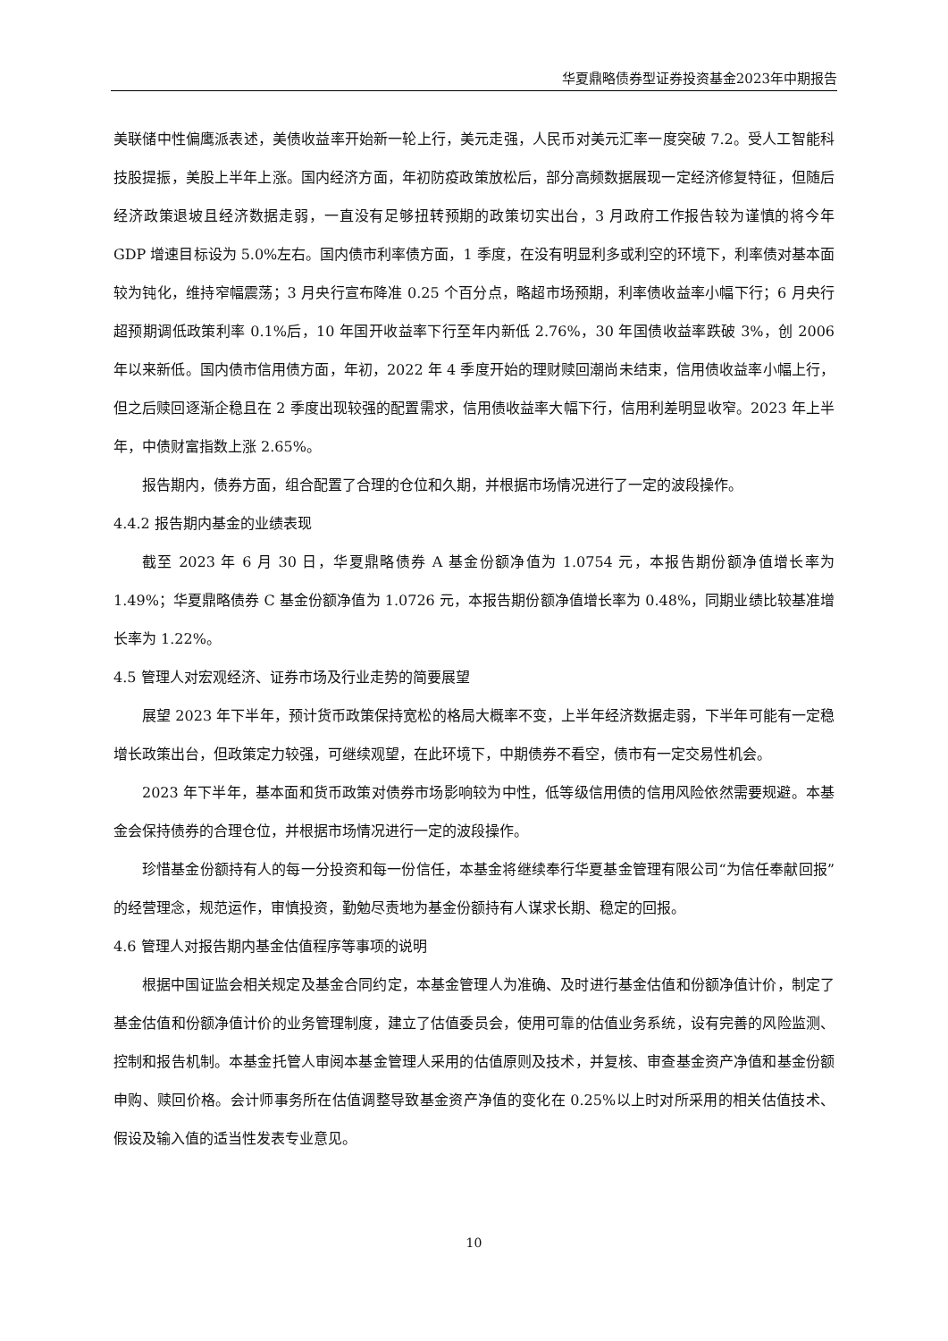华夏鼎略债券型证券投资基金2023年中期报告
美联储中性偏鹰派表述，美债收益率开始新一轮上行，美元走强，人民币对美元汇率一度突破 7.2。受人工智能科技股提振，美股上半年上涨。国内经济方面，年初防疫政策放松后，部分高频数据展现一定经济修复特征，但随后经济政策退坡且经济数据走弱，一直没有足够扭转预期的政策切实出台，3 月政府工作报告较为谨慎的将今年 GDP 增速目标设为 5.0%左右。国内债市利率债方面，1 季度，在没有明显利多或利空的环境下，利率债对基本面较为钝化，维持窄幅震荡；3 月央行宣布降准 0.25 个百分点，略超市场预期，利率债收益率小幅下行；6 月央行超预期调低政策利率 0.1%后，10 年国开收益率下行至年内新低 2.76%，30 年国债收益率跌破 3%，创 2006 年以来新低。国内债市信用债方面，年初，2022 年 4 季度开始的理财赎回潮尚未结束，信用债收益率小幅上行，但之后赎回逐渐企稳且在 2 季度出现较强的配置需求，信用债收益率大幅下行，信用利差明显收窄。2023 年上半年，中债财富指数上涨 2.65%。
报告期内，债券方面，组合配置了合理的仓位和久期，并根据市场情况进行了一定的波段操作。
4.4.2 报告期内基金的业绩表现
截至 2023 年 6 月 30 日，华夏鼎略债券 A 基金份额净值为 1.0754 元，本报告期份额净值增长率为 1.49%；华夏鼎略债券 C 基金份额净值为 1.0726 元，本报告期份额净值增长率为 0.48%，同期业绩比较基准增长率为 1.22%。
4.5 管理人对宏观经济、证券市场及行业走势的简要展望
展望 2023 年下半年，预计货币政策保持宽松的格局大概率不变，上半年经济数据走弱，下半年可能有一定稳增长政策出台，但政策定力较强，可继续观望，在此环境下，中期债券不看空，债市有一定交易性机会。
2023 年下半年，基本面和货币政策对债券市场影响较为中性，低等级信用债的信用风险依然需要规避。本基金会保持债券的合理仓位，并根据市场情况进行一定的波段操作。
珍惜基金份额持有人的每一分投资和每一份信任，本基金将继续奉行华夏基金管理有限公司“为信任奉献回报”的经营理念，规范运作，审慎投资，勤勉尽责地为基金份额持有人谋求长期、稳定的回报。
4.6 管理人对报告期内基金估值程序等事项的说明
根据中国证监会相关规定及基金合同约定，本基金管理人为准确、及时进行基金估值和份额净值计价，制定了基金估值和份额净值计价的业务管理制度，建立了估值委员会，使用可靠的估值业务系统，设有完善的风险监测、控制和报告机制。本基金托管人审阅本基金管理人采用的估值原则及技术，并复核、审查基金资产净值和基金份额申购、赎回价格。会计师事务所在估值调整导致基金资产净值的变化在 0.25%以上时对所采用的相关估值技术、假设及输入值的适当性发表专业意见。
10